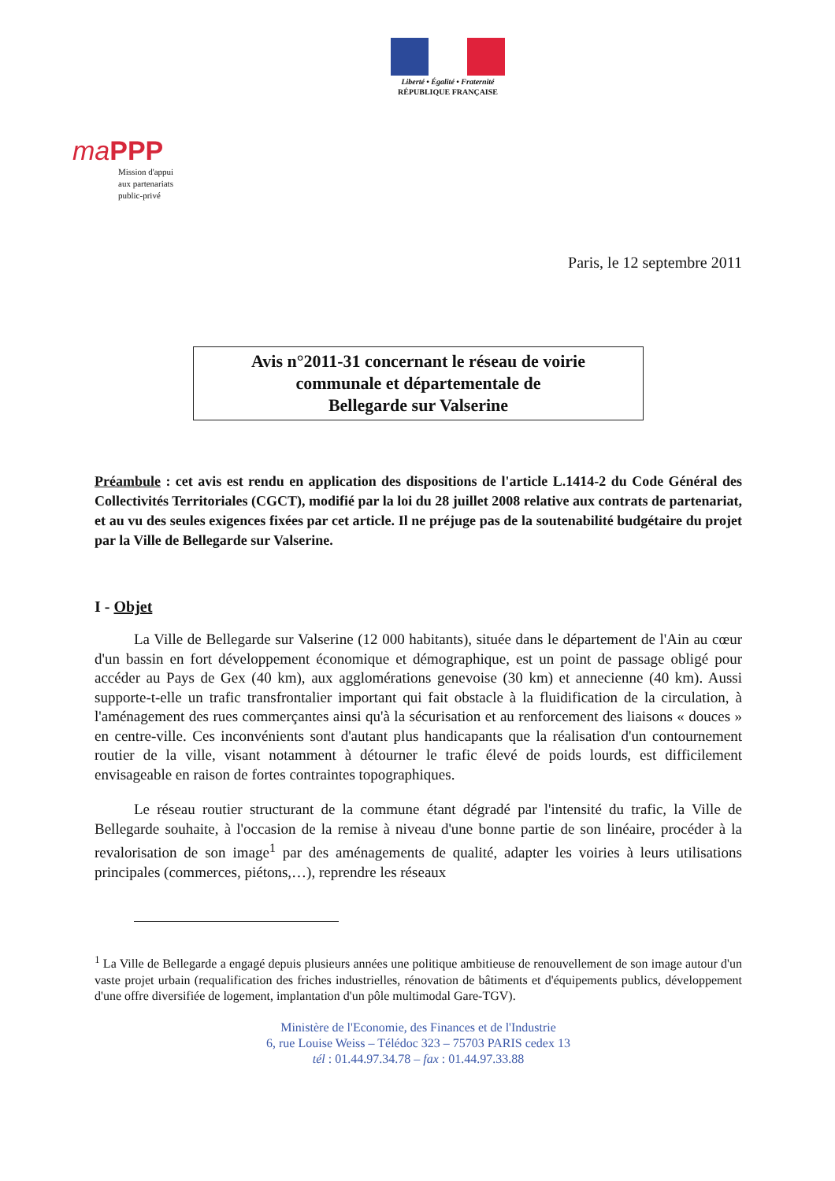Liberté • Égalité • Fraternité
RÉPUBLIQUE FRANÇAISE
ma PPP
Mission d'appui
aux partenariats
public-privé
Paris, le 12 septembre 2011
Avis n°2011-31 concernant le réseau de voirie
communale et départementale de
Bellegarde sur Valserine
Préambule : cet avis est rendu en application des dispositions de l'article L.1414-2 du Code Général des Collectivités Territoriales (CGCT), modifié par la loi du 28 juillet 2008 relative aux contrats de partenariat, et au vu des seules exigences fixées par cet article. Il ne préjuge pas de la soutenabilité budgétaire du projet par la Ville de Bellegarde sur Valserine.
I - Objet
La Ville de Bellegarde sur Valserine (12 000 habitants), située dans le département de l'Ain au cœur d'un bassin en fort développement économique et démographique, est un point de passage obligé pour accéder au Pays de Gex (40 km), aux agglomérations genevoise (30 km) et annecienne (40 km). Aussi supporte-t-elle un trafic transfrontalier important qui fait obstacle à la fluidification de la circulation, à l'aménagement des rues commerçantes ainsi qu'à la sécurisation et au renforcement des liaisons « douces » en centre-ville. Ces inconvénients sont d'autant plus handicapants que la réalisation d'un contournement routier de la ville, visant notamment à détourner le trafic élevé de poids lourds, est difficilement envisageable en raison de fortes contraintes topographiques.
Le réseau routier structurant de la commune étant dégradé par l'intensité du trafic, la Ville de Bellegarde souhaite, à l'occasion de la remise à niveau d'une bonne partie de son linéaire, procéder à la revalorisation de son image<sup>1</sup> par des aménagements de qualité, adapter les voiries à leurs utilisations principales (commerces, piétons,…), reprendre les réseaux
<sup>1</sup> La Ville de Bellegarde a engagé depuis plusieurs années une politique ambitieuse de renouvellement de son image autour d'un vaste projet urbain (requalification des friches industrielles, rénovation de bâtiments et d'équipements publics, développement d'une offre diversifiée de logement, implantation d'un pôle multimodal Gare-TGV).
Ministère de l'Economie, des Finances et de l'Industrie
6, rue Louise Weiss – Télédoc 323 – 75703 PARIS cedex 13
tél : 01.44.97.34.78 – fax : 01.44.97.33.88